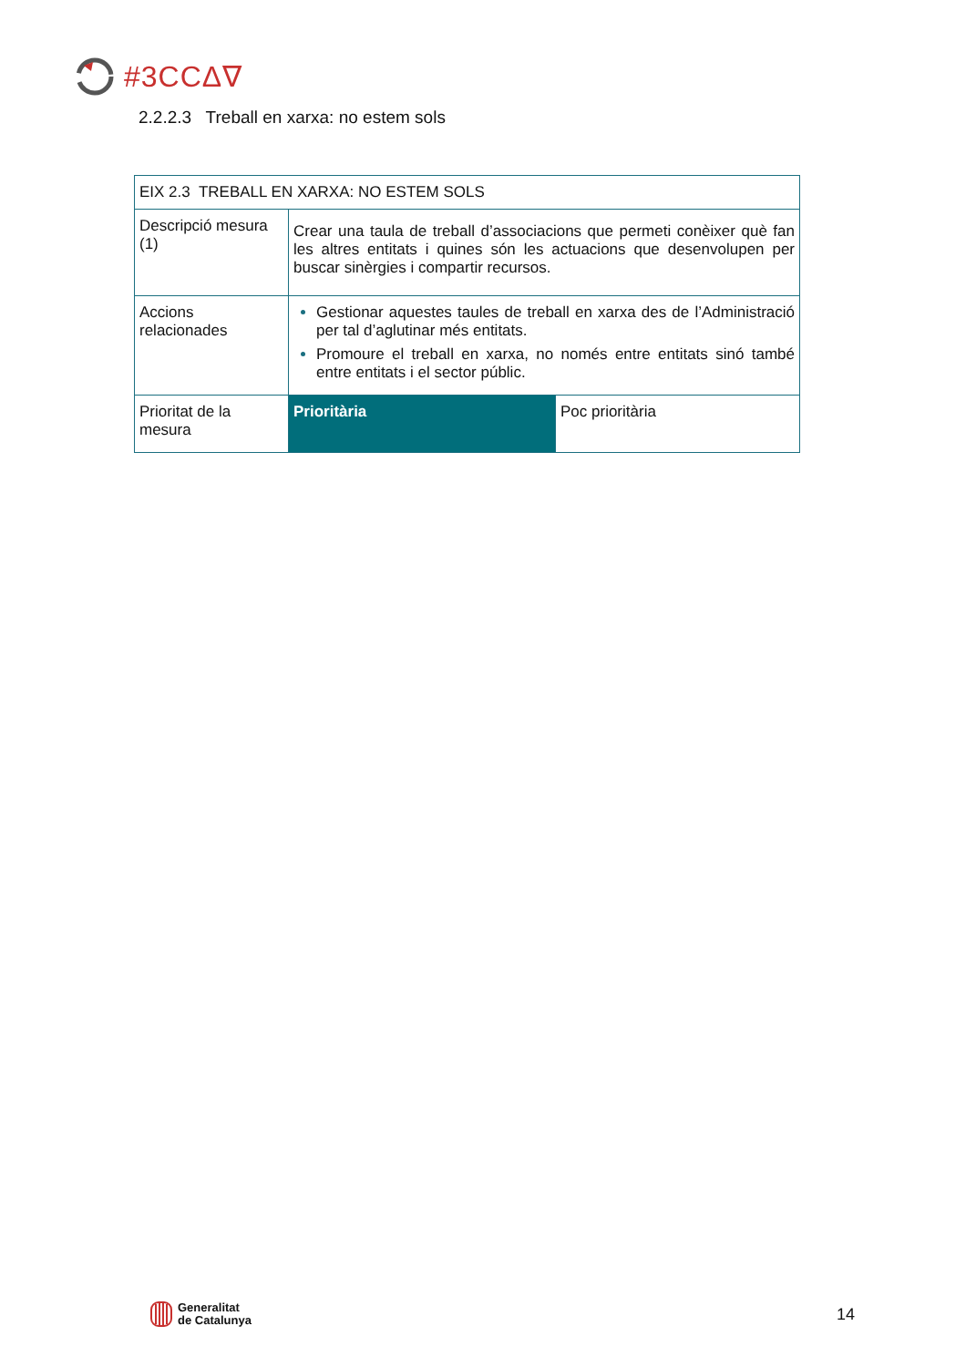#3CCΔ∇
2.2.2.3 Treball en xarxa: no estem sols
| EIX 2.3 TREBALL EN XARXA: NO ESTEM SOLS | | |
| Descripció mesura (1) | Crear una taula de treball d’associacions que permeti conèixer què fan les altres entitats i quines són les actuacions que desenvolupen per buscar sinèrgies i compartir recursos. | |
| Accions relacionades | Gestionar aquestes taules de treball en xarxa des de l’Administració per tal d’aglutinar més entitats. Promoure el treball en xarxa, no només entre entitats sinó també entre entitats i el sector públic. | |
| Prioritat de la mesura | Prioritària | Poc prioritària |
Generalitat
de Catalunya
14